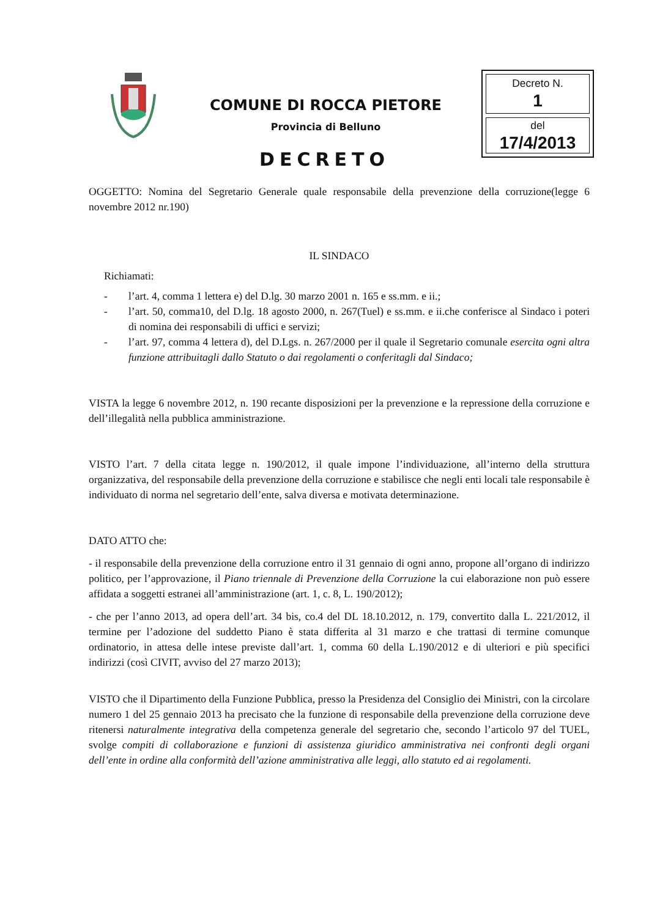COMUNE DI ROCCA PIETORE
Provincia di Belluno
Decreto N.
1
del
17/4/2013
DECRETO
OGGETTO: Nomina del Segretario Generale quale responsabile della prevenzione della corruzione(legge 6 novembre 2012 nr.190)
IL SINDACO
Richiamati:
- l’art. 4, comma 1 lettera e) del D.lg. 30 marzo 2001 n. 165 e ss.mm. e ii.;
- l’art. 50, comma10, del D.lg. 18 agosto 2000, n. 267(Tuel) e ss.mm. e ii.che conferisce al Sindaco i poteri di nomina dei responsabili di uffici e servizi;
- l’art. 97, comma 4 lettera d), del D.Lgs. n. 267/2000 per il quale il Segretario comunale esercita ogni altra funzione attribuitagli dallo Statuto o dai regolamenti o conferitagli dal Sindaco;
VISTA la legge 6 novembre 2012, n. 190 recante disposizioni per la prevenzione e la repressione della corruzione e dell’illegalità nella pubblica amministrazione.
VISTO l’art. 7 della citata legge n. 190/2012, il quale impone l’individuazione, all’interno della struttura organizzativa, del responsabile della prevenzione della corruzione e stabilisce che negli enti locali tale responsabile è individuato di norma nel segretario dell’ente, salva diversa e motivata determinazione.
DATO ATTO che:
- il responsabile della prevenzione della corruzione entro il 31 gennaio di ogni anno, propone all’organo di indirizzo politico, per l’approvazione, il Piano triennale di Prevenzione della Corruzione la cui elaborazione non può essere affidata a soggetti estranei all’amministrazione (art. 1, c. 8, L. 190/2012);
- che per l’anno 2013, ad opera dell’art. 34 bis, co.4 del DL 18.10.2012, n. 179, convertito dalla L. 221/2012, il termine per l’adozione del suddetto Piano è stata differita al 31 marzo e che trattasi di termine comunque ordinatorio, in attesa delle intese previste dall’art. 1, comma 60 della L.190/2012 e di ulteriori e più specifici indirizzi (così CIVIT, avviso del 27 marzo 2013);
VISTO che il Dipartimento della Funzione Pubblica, presso la Presidenza del Consiglio dei Ministri, con la circolare numero 1 del 25 gennaio 2013 ha precisato che la funzione di responsabile della prevenzione della corruzione deve ritenersi naturalmente integrativa della competenza generale del segretario che, secondo l’articolo 97 del TUEL, svolge compiti di collaborazione e funzioni di assistenza giuridico amministrativa nei confronti degli organi dell’ente in ordine alla conformità dell’azione amministrativa alle leggi, allo statuto ed ai regolamenti.